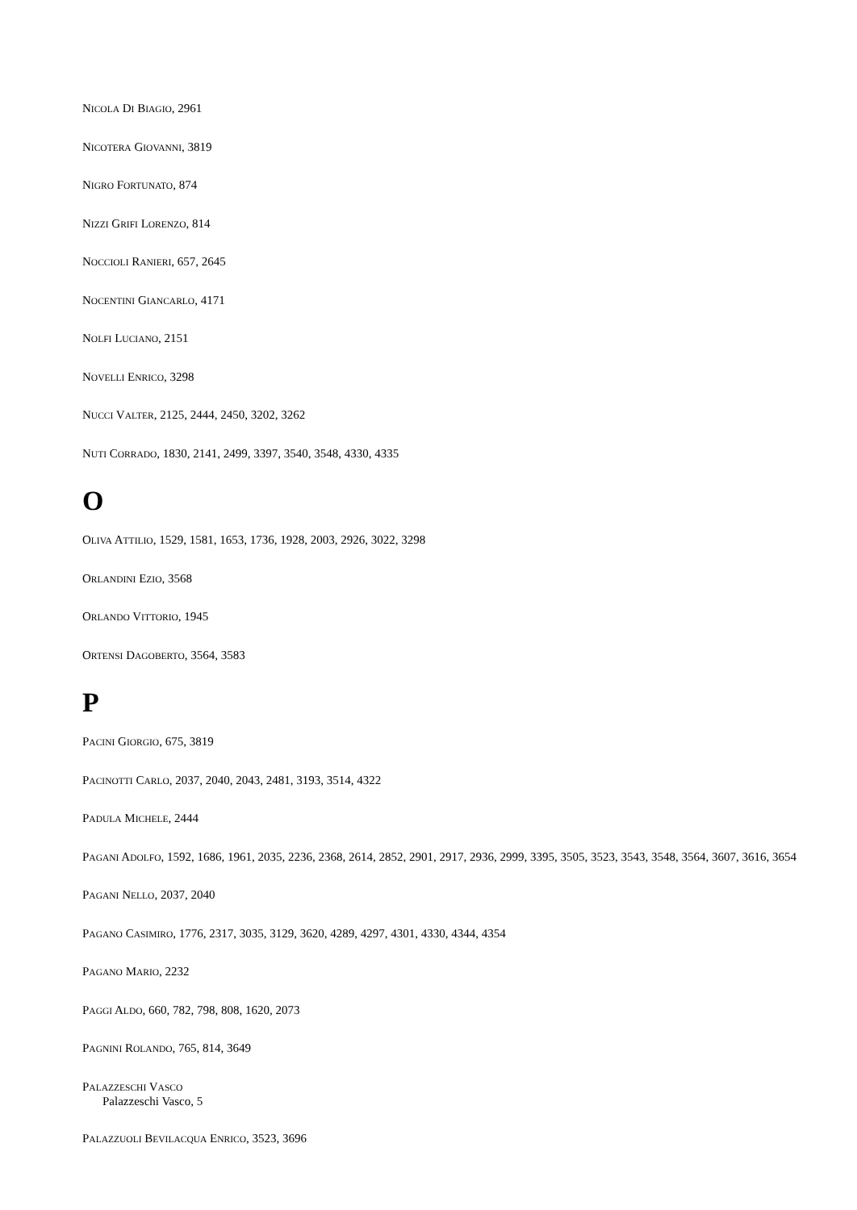NICOLA DI BIAGIO, 2961
NICOTERA GIOVANNI, 3819
NIGRO FORTUNATO, 874
NIZZI GRIFI LORENZO, 814
NOCCIOLI RANIERI, 657, 2645
NOCENTINI GIANCARLO, 4171
NOLFI LUCIANO, 2151
NOVELLI ENRICO, 3298
NUCCI VALTER, 2125, 2444, 2450, 3202, 3262
NUTI CORRADO, 1830, 2141, 2499, 3397, 3540, 3548, 4330, 4335
O
OLIVA ATTILIO, 1529, 1581, 1653, 1736, 1928, 2003, 2926, 3022, 3298
ORLANDINI EZIO, 3568
ORLANDO VITTORIO, 1945
ORTENSI DAGOBERTO, 3564, 3583
P
PACINI GIORGIO, 675, 3819
PACINOTTI CARLO, 2037, 2040, 2043, 2481, 3193, 3514, 4322
PADULA MICHELE, 2444
PAGANI ADOLFO, 1592, 1686, 1961, 2035, 2236, 2368, 2614, 2852, 2901, 2917, 2936, 2999, 3395, 3505, 3523, 3543, 3548, 3564, 3607, 3616, 3654
PAGANI NELLO, 2037, 2040
PAGANO CASIMIRO, 1776, 2317, 3035, 3129, 3620, 4289, 4297, 4301, 4330, 4344, 4354
PAGANO MARIO, 2232
PAGGI ALDO, 660, 782, 798, 808, 1620, 2073
PAGNINI ROLANDO, 765, 814, 3649
PALAZZESCHI VASCO
Palazzeschi Vasco, 5
PALAZZUOLI BEVILACQUA ENRICO, 3523, 3696